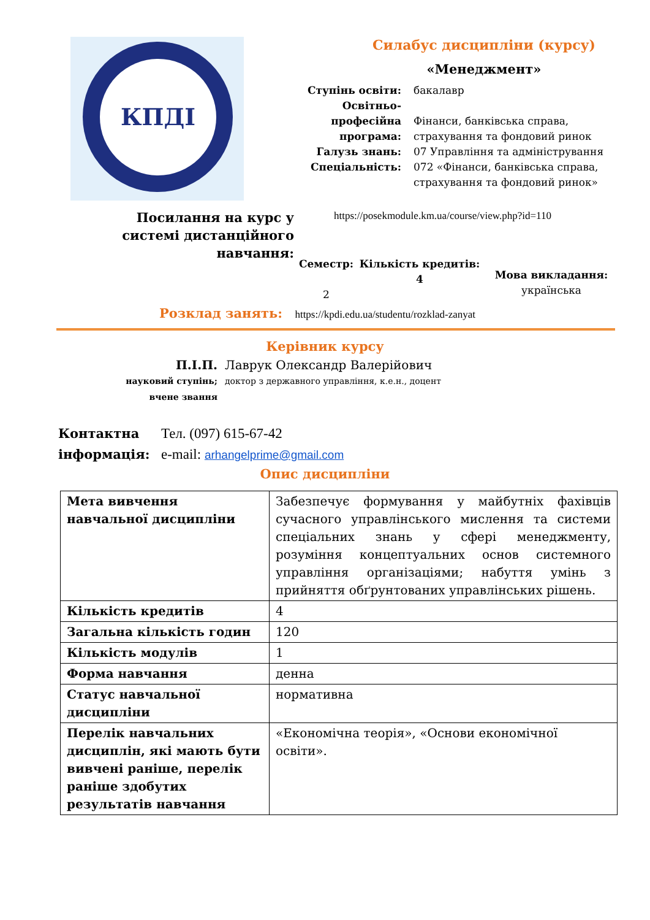КПДІ
Силабус дисципліни (курсу)
«Менеджмент»
Ступінь освіти: бакалавр
Освітньо-професійна програма:
Фінанси, банківська справа, страхування та фондовий ринок
Галузь знань: 07 Управління та адміністрування
Спеціальність: 072 «Фінанси, банківська справа, страхування та фондовий ринок»
Посилання на курс у системі дистанційного навчання:
https://posekmodule.km.ua/course/view.php?id=110
Семестр:
2
Кількість кредитів:
4
Мова викладання:
українська
Розклад занять: https://kpdi.edu.ua/studentu/rozklad-zanyat
Керівник курсу
П.І.П. Лаврук Олександр Валерійович
науковий ступінь; вчене звання
доктор з державного управління, к.е.н., доцент
Контактна інформація:
Тел. (097) 615-67-42
e-mail: arhangelprime@gmail.com
Опис дисципліни
| Мета вивчення навчальної дисципліни | Забезпечує формування у майбутніх фахівців сучасного управлінського мислення та системи спеціальних знань у сфері менеджменту, розуміння концептуальних основ системного управління організаціями; набуття умінь з прийняття обґрунтованих управлінських рішень. |
| Кількість кредитів | 4 |
| Загальна кількість годин | 120 |
| Кількість модулів | 1 |
| Форма навчання | денна |
| Статус навчальної дисципліни | нормативна |
| Перелік навчальних дисциплін, які мають бути вивчені раніше, перелік раніше здобутих результатів навчання | «Економічна теорія», «Основи економічної освіти». |